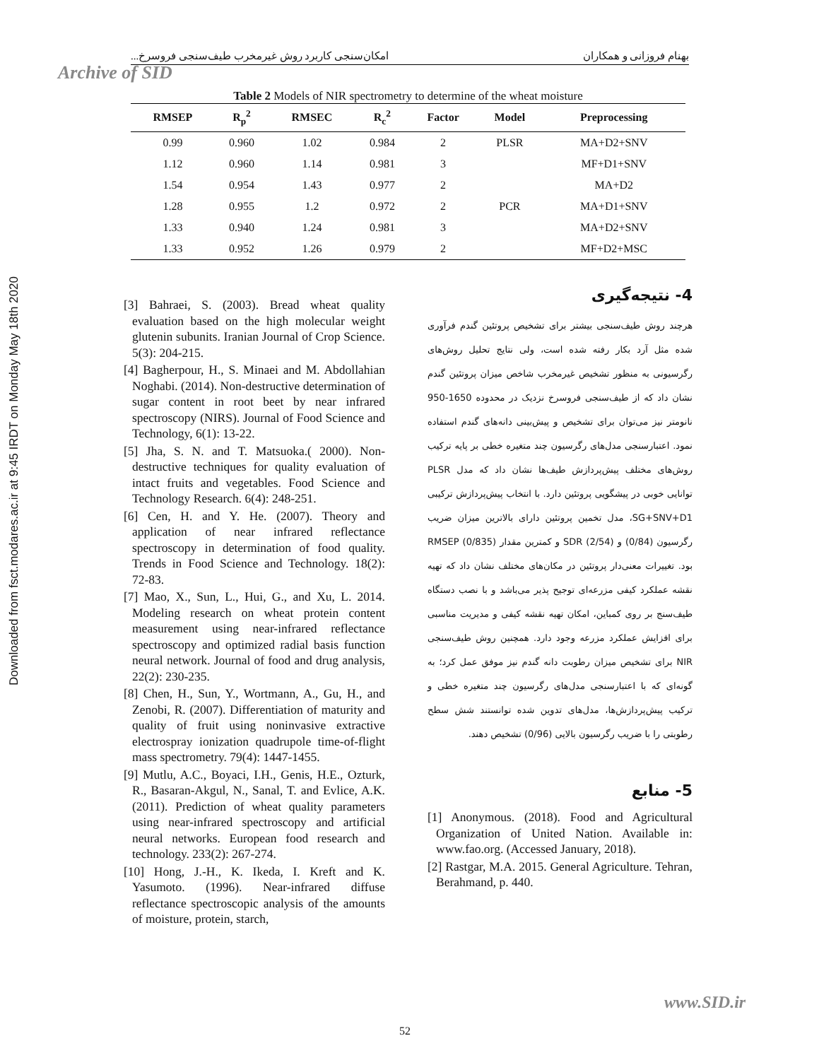بهنام فروزانی و همکاران امکان‌سنجی کاربرد روش غیرمخرب طیف‌سنجی فروسرخ...
Archive of SID
Downloaded from fsct.modares.ac.ir at 9:45 IRDT on Monday May 18th 2020
Table 2 Models of NIR spectrometry to determine of the wheat moisture
| RMSEP | R<sub>p</sub><sup>2</sup> | RMSEC | R<sub>c</sub><sup>2</sup> | Factor | Model | Preprocessing |
| --- | --- | --- | --- | --- | --- | --- |
| 0.99 | 0.960 | 1.02 | 0.984 | 2 | PLSR | MA+D2+SNV |
| 1.12 | 0.960 | 1.14 | 0.981 | 3 | | MF+D1+SNV |
| 1.54 | 0.954 | 1.43 | 0.977 | 2 | | MA+D2 |
| 1.28 | 0.955 | 1.2 | 0.972 | 2 | PCR | MA+D1+SNV |
| 1.33 | 0.940 | 1.24 | 0.981 | 3 | | MA+D2+SNV |
| 1.33 | 0.952 | 1.26 | 0.979 | 2 | | MF+D2+MSC |
4- نتیجه‌گیری
هرچند روش طیف‌سنجی بیشتر برای تشخیص پروتئین گندم فرآوری شده مثل آرد بکار رفته شده است، ولی نتایج تحلیل روش‌های رگرسیونی به منظور تشخیص غیرمخرب شاخص میزان پروتئین گندم نشان داد که از طیف‌سنجی فروسرخ نزدیک در محدوده 1650-950 نانومتر نیز می‌توان برای تشخیص و پیش‌بینی دانه‌های گندم استفاده نمود. اعتبارسنجی مدل‌های رگرسیون چند متغیره خطی بر پایه ترکیب روش‌های مختلف پیش‌پردازش طیف‌ها نشان داد که مدل PLSR توانایی خوبی در پیشگویی پروتئین دارد. با انتخاب پیش‌پردازش ترکیبی SG+SNV+D1، مدل تخمین پروتئین دارای بالاترین میزان ضریب رگرسیون (0/84) و SDR (2/54) و کمترین مقدار RMSEP (0/835) بود. تغییرات معنی‌دار پروتئین در مکان‌های مختلف نشان داد که تهیه نقشه عملکرد کیفی مزرعه‌ای توجیح پذیر می‌باشد و با نصب دستگاه طیف‌سنج بر روی کمباین، امکان تهیه نقشه کیفی و مدیریت مناسبی برای افزایش عملکرد مزرعه وجود دارد. همچنین روش طیف‌سنجی NIR برای تشخیص میزان رطوبت دانه گندم نیز موفق عمل کرد؛ به گونه‌ای که با اعتبارسنجی مدل‌های رگرسیون چند متغیره خطی و ترکیب پیش‌پردازش‌ها، مدل‌های تدوین شده توانستند شش سطح رطوبتی را با ضریب رگرسیون بالایی (0/96) تشخیص دهند.
5- منابع
[1] Anonymous. (2018). Food and Agricultural Organization of United Nation. Available in: www.fao.org. (Accessed January, 2018).
[2] Rastgar, M.A. 2015. General Agriculture. Tehran, Berahmand, p. 440.
[3] Bahraei, S. (2003). Bread wheat quality evaluation based on the high molecular weight glutenin subunits. Iranian Journal of Crop Science. 5(3): 204-215.
[4] Bagherpour, H., S. Minaei and M. Abdollahian Noghabi. (2014). Non-destructive determination of sugar content in root beet by near infrared spectroscopy (NIRS). Journal of Food Science and Technology, 6(1): 13-22.
[5] Jha, S. N. and T. Matsuoka.( 2000). Non-destructive techniques for quality evaluation of intact fruits and vegetables. Food Science and Technology Research. 6(4): 248-251.
[6] Cen, H. and Y. He. (2007). Theory and application of near infrared reflectance spectroscopy in determination of food quality. Trends in Food Science and Technology. 18(2): 72-83.
[7] Mao, X., Sun, L., Hui, G., and Xu, L. 2014. Modeling research on wheat protein content measurement using near-infrared reflectance spectroscopy and optimized radial basis function neural network. Journal of food and drug analysis, 22(2): 230-235.
[8] Chen, H., Sun, Y., Wortmann, A., Gu, H., and Zenobi, R. (2007). Differentiation of maturity and quality of fruit using noninvasive extractive electrospray ionization quadrupole time-of-flight mass spectrometry. 79(4): 1447-1455.
[9] Mutlu, A.C., Boyaci, I.H., Genis, H.E., Ozturk, R., Basaran-Akgul, N., Sanal, T. and Evlice, A.K. (2011). Prediction of wheat quality parameters using near-infrared spectroscopy and artificial neural networks. European food research and technology. 233(2): 267-274.
[10] Hong, J.-H., K. Ikeda, I. Kreft and K. Yasumoto. (1996). Near-infrared diffuse reflectance spectroscopic analysis of the amounts of moisture, protein, starch,
www.SID.ir
52